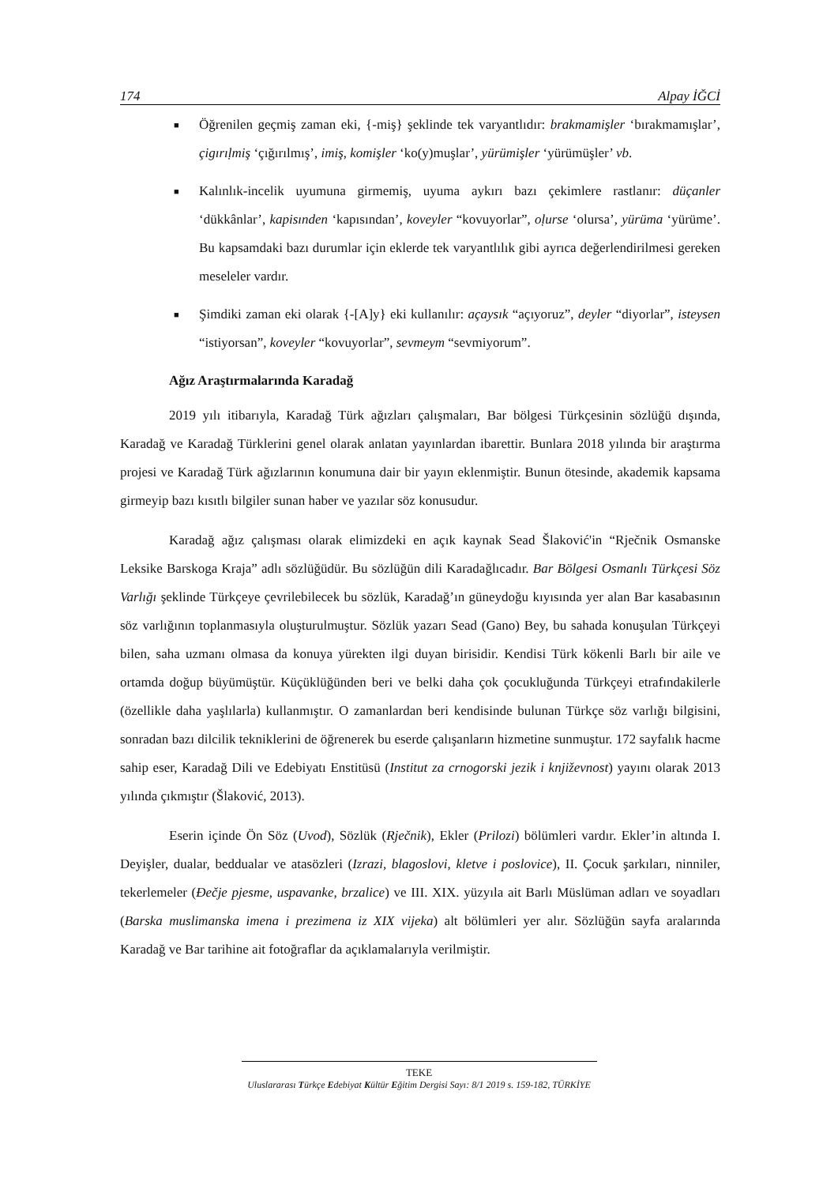174 Alpay İĞCİ
■ Öğrenilen geçmiş zaman eki, {-miş} şeklinde tek varyantlıdır: brakmamişler ‘bırakmamışlar’, çigırıḷmiş ‘çığırılmış’, imiş, komişler ‘ko(y)muşlar’, yürümişler ‘yürümüşler’ vb.
■ Kalınlık-incelik uyumuna girmemiş, uyuma aykırı bazı çekimlere rastlanır: düçanler ‘dükkânlar’, kapisınden ‘kapısından’, koveyler “kovuyorlar”, oḷurse ‘olursa’, yürüma ‘yürüme’. Bu kapsamdaki bazı durumlar için eklerde tek varyantlılık gibi ayrıca değerlendirilmesi gereken meseleler vardır.
■ Şimdiki zaman eki olarak {-[A]y} eki kullanılır: açaysık “açıyoruz”, deyler “diyorlar”, isteysen “istiyorsan”, koveyler “kovuyorlar”, sevmeym “sevmiyorum”.
Ağız Araştırmalarında Karadağ
2019 yılı itibarıyla, Karadağ Türk ağızları çalışmaları, Bar bölgesi Türkçesinin sözlüğü dışında, Karadağ ve Karadağ Türklerini genel olarak anlatan yayınlardan ibarettir. Bunlara 2018 yılında bir araştırma projesi ve Karadağ Türk ağızlarının konumuna dair bir yayın eklenmiştir. Bunun ötesinde, akademik kapsama girmeyip bazı kısıtlı bilgiler sunan haber ve yazılar söz konusudur.
Karadağ ağız çalışması olarak elimizdeki en açık kaynak Sead Šlaković'in “Rječnik Osmanske Leksike Barskoga Kraja” adlı sözlüğüdür. Bu sözlüğün dili Karadağlıcadır. Bar Bölgesi Osmanlı Türkçesi Söz Varlığı şeklinde Türkçeye çevrilebilecek bu sözlük, Karadağ’ın güneydoğu kıyısında yer alan Bar kasabasının söz varlığının toplanmasıyla oluşturulmuştur. Sözlük yazarı Sead (Gano) Bey, bu sahada konuşulan Türkçeyi bilen, saha uzmanı olmasa da konuya yürekten ilgi duyan birisidir. Kendisi Türk kökenli Barlı bir aile ve ortamda doğup büyümüştür. Küçüklüğünden beri ve belki daha çok çocukluğunda Türkçeyi etrafındakilerle (özellikle daha yaşlılarla) kullanmıştır. O zamanlardan beri kendisinde bulunan Türkçe söz varlığı bilgisini, sonradan bazı dilcilik tekniklerini de öğrenerek bu eserde çalışanların hizmetine sunmuştur. 172 sayfalık hacme sahip eser, Karadağ Dili ve Edebiyatı Enstitüsü (Institut za crnogorski jezik i književnost) yayını olarak 2013 yılında çıkmıştır (Šlaković, 2013).
Eserin içinde Ön Söz (Uvod), Sözlük (Rječnik), Ekler (Prilozi) bölümleri vardır. Ekler’in altında I. Deyişler, dualar, beddualar ve atasözleri (Izrazi, blagoslovi, kletve i poslovice), II. Çocuk şarkıları, ninniler, tekerlemeler (Đečje pjesme, uspavanke, brzalice) ve III. XIX. yüzyıla ait Barlı Müslüman adları ve soyadları (Barska muslimanska imena i prezimena iz XIX vijeka) alt bölümleri yer alır. Sözlüğün sayfa aralarında Karadağ ve Bar tarihine ait fotoğraflar da açıklamalarıyla verilmiştir.
TEKE
Uluslararası Türkçe Edebiyat Kültür Eğitim Dergisi Sayı: 8/1 2019 s. 159-182, TÜRKİYE